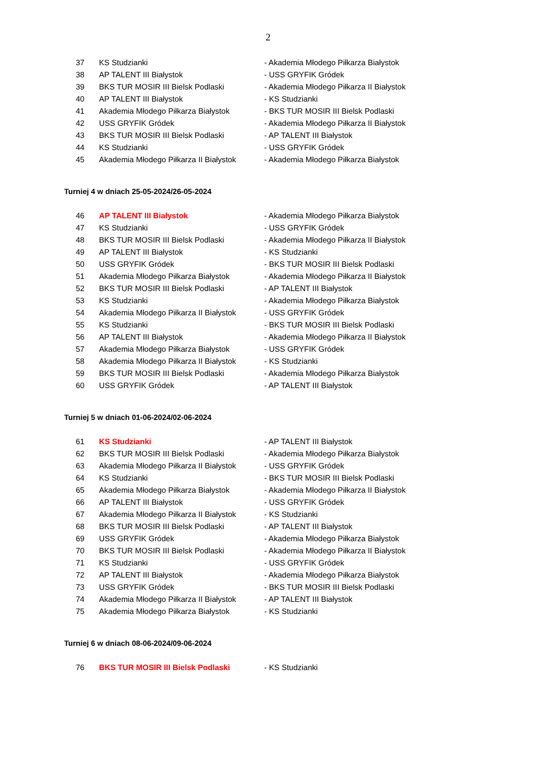2
| 37 | KS Studzianki | - Akademia Młodego Piłkarza Białystok |
| 38 | AP TALENT III Białystok | - USS GRYFIK Gródek |
| 39 | BKS TUR MOSIR III Bielsk Podlaski | - Akademia Młodego Piłkarza II Białystok |
| 40 | AP TALENT III Białystok | - KS Studzianki |
| 41 | Akademia Młodego Piłkarza Białystok | - BKS TUR MOSIR III Bielsk Podlaski |
| 42 | USS GRYFIK Gródek | - Akademia Młodego Piłkarza II Białystok |
| 43 | BKS TUR MOSIR III Bielsk Podlaski | - AP TALENT III Białystok |
| 44 | KS Studzianki | - USS GRYFIK Gródek |
| 45 | Akademia Młodego Piłkarza II Białystok | - Akademia Młodego Piłkarza Białystok |
Turniej 4 w dniach 25-05-2024/26-05-2024
| 46 | AP TALENT III Białystok | - Akademia Młodego Piłkarza Białystok |
| 47 | KS Studzianki | - USS GRYFIK Gródek |
| 48 | BKS TUR MOSIR III Bielsk Podlaski | - Akademia Młodego Piłkarza II Białystok |
| 49 | AP TALENT III Białystok | - KS Studzianki |
| 50 | USS GRYFIK Gródek | - BKS TUR MOSIR III Bielsk Podlaski |
| 51 | Akademia Młodego Piłkarza Białystok | - Akademia Młodego Piłkarza II Białystok |
| 52 | BKS TUR MOSIR III Bielsk Podlaski | - AP TALENT III Białystok |
| 53 | KS Studzianki | - Akademia Młodego Piłkarza Białystok |
| 54 | Akademia Młodego Piłkarza II Białystok | - USS GRYFIK Gródek |
| 55 | KS Studzianki | - BKS TUR MOSIR III Bielsk Podlaski |
| 56 | AP TALENT III Białystok | - Akademia Młodego Piłkarza II Białystok |
| 57 | Akademia Młodego Piłkarza Białystok | - USS GRYFIK Gródek |
| 58 | Akademia Młodego Piłkarza II Białystok | - KS Studzianki |
| 59 | BKS TUR MOSIR III Bielsk Podlaski | - Akademia Młodego Piłkarza Białystok |
| 60 | USS GRYFIK Gródek | - AP TALENT III Białystok |
Turniej 5 w dniach 01-06-2024/02-06-2024
| 61 | KS Studzianki | - AP TALENT III Białystok |
| 62 | BKS TUR MOSIR III Bielsk Podlaski | - Akademia Młodego Piłkarza Białystok |
| 63 | Akademia Młodego Piłkarza II Białystok | - USS GRYFIK Gródek |
| 64 | KS Studzianki | - BKS TUR MOSIR III Bielsk Podlaski |
| 65 | Akademia Młodego Piłkarza Białystok | - Akademia Młodego Piłkarza II Białystok |
| 66 | AP TALENT III Białystok | - USS GRYFIK Gródek |
| 67 | Akademia Młodego Piłkarza II Białystok | - KS Studzianki |
| 68 | BKS TUR MOSIR III Bielsk Podlaski | - AP TALENT III Białystok |
| 69 | USS GRYFIK Gródek | - Akademia Młodego Piłkarza Białystok |
| 70 | BKS TUR MOSIR III Bielsk Podlaski | - Akademia Młodego Piłkarza II Białystok |
| 71 | KS Studzianki | - USS GRYFIK Gródek |
| 72 | AP TALENT III Białystok | - Akademia Młodego Piłkarza Białystok |
| 73 | USS GRYFIK Gródek | - BKS TUR MOSIR III Bielsk Podlaski |
| 74 | Akademia Młodego Piłkarza II Białystok | - AP TALENT III Białystok |
| 75 | Akademia Młodego Piłkarza Białystok | - KS Studzianki |
Turniej 6 w dniach 08-06-2024/09-06-2024
| 76 | BKS TUR MOSIR III Bielsk Podlaski | - KS Studzianki |